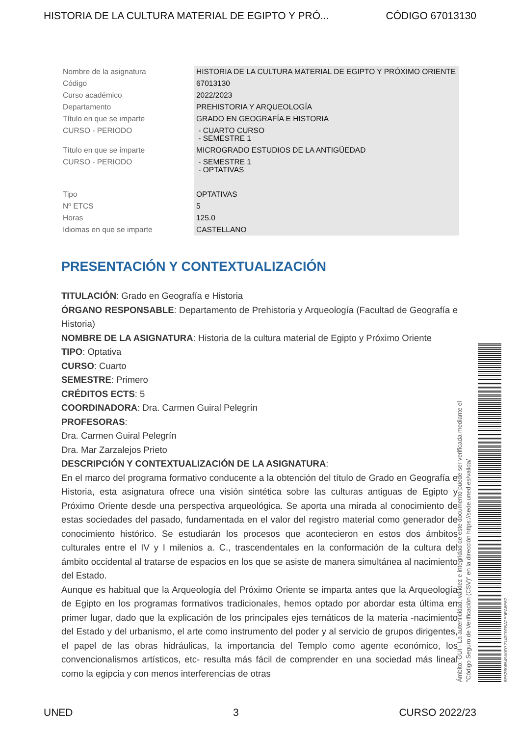HISTORIA DE LA CULTURA MATERIAL DE EGIPTO Y PRÓ... CÓDIGO 67013130
| Nombre de la asignatura | HISTORIA DE LA CULTURA MATERIAL DE EGIPTO Y PRÓXIMO ORIENTE |
| Código | 67013130 |
| Curso académico | 2022/2023 |
| Departamento | PREHISTORIA Y ARQUEOLOGÍA |
| Título en que se imparte | GRADO EN GEOGRAFÍA E HISTORIA |
| CURSO - PERIODO | - CUARTO CURSO - SEMESTRE 1 |
| Título en que se imparte | MICROGRADO ESTUDIOS DE LA ANTIGÜEDAD |
| CURSO - PERIODO | - SEMESTRE 1 - OPTATIVAS |
| Tipo | OPTATIVAS |
| Nº ETCS | 5 |
| Horas | 125.0 |
| Idiomas en que se imparte | CASTELLANO |
PRESENTACIÓN Y CONTEXTUALIZACIÓN
TITULACIÓN: Grado en Geografía e Historia
ÓRGANO RESPONSABLE: Departamento de Prehistoria y Arqueología (Facultad de Geografía e Historia)
NOMBRE DE LA ASIGNATURA: Historia de la cultura material de Egipto y Próximo Oriente
TIPO: Optativa
CURSO: Cuarto
SEMESTRE: Primero
CRÉDITOS ECTS: 5
COORDINADORA: Dra. Carmen Guiral Pelegrín
PROFESORAS:
Dra. Carmen Guiral Pelegrín
Dra. Mar Zarzalejos Prieto
DESCRIPCIÓN Y CONTEXTUALIZACIÓN DE LA ASIGNATURA:
En el marco del programa formativo conducente a la obtención del título de Grado en Geografía e Historia, esta asignatura ofrece una visión sintética sobre las culturas antiguas de Egipto y Próximo Oriente desde una perspectiva arqueológica. Se aporta una mirada al conocimiento de estas sociedades del pasado, fundamentada en el valor del registro material como generador de conocimiento histórico. Se estudiarán los procesos que acontecieron en estos dos ámbitos culturales entre el IV y I milenios a. C., trascendentales en la conformación de la cultura del ámbito occidental al tratarse de espacios en los que se asiste de manera simultánea al nacimiento del Estado.
Aunque es habitual que la Arqueología del Próximo Oriente se imparta antes que la Arqueología de Egipto en los programas formativos tradicionales, hemos optado por abordar esta última en primer lugar, dado que la explicación de los principales ejes temáticos de la materia -nacimiento del Estado y del urbanismo, el arte como instrumento del poder y al servicio de grupos dirigentes, el papel de las obras hidráulicas, la importancia del Templo como agente económico, los convencionalismos artísticos, etc- resulta más fácil de comprender en una sociedad más lineal como la egipcia y con menos interferencias de otras
Ámbito: GUI - La autenticidad, validez e integridad de este documento puede ser verificada mediante el
"Código Seguro de Verificación (CSV)" en la dirección https://sede.uned.es/valida/
8E52B06549A0D72143F0FBA2E0EA8E62
UNED 3 CURSO 2022/23